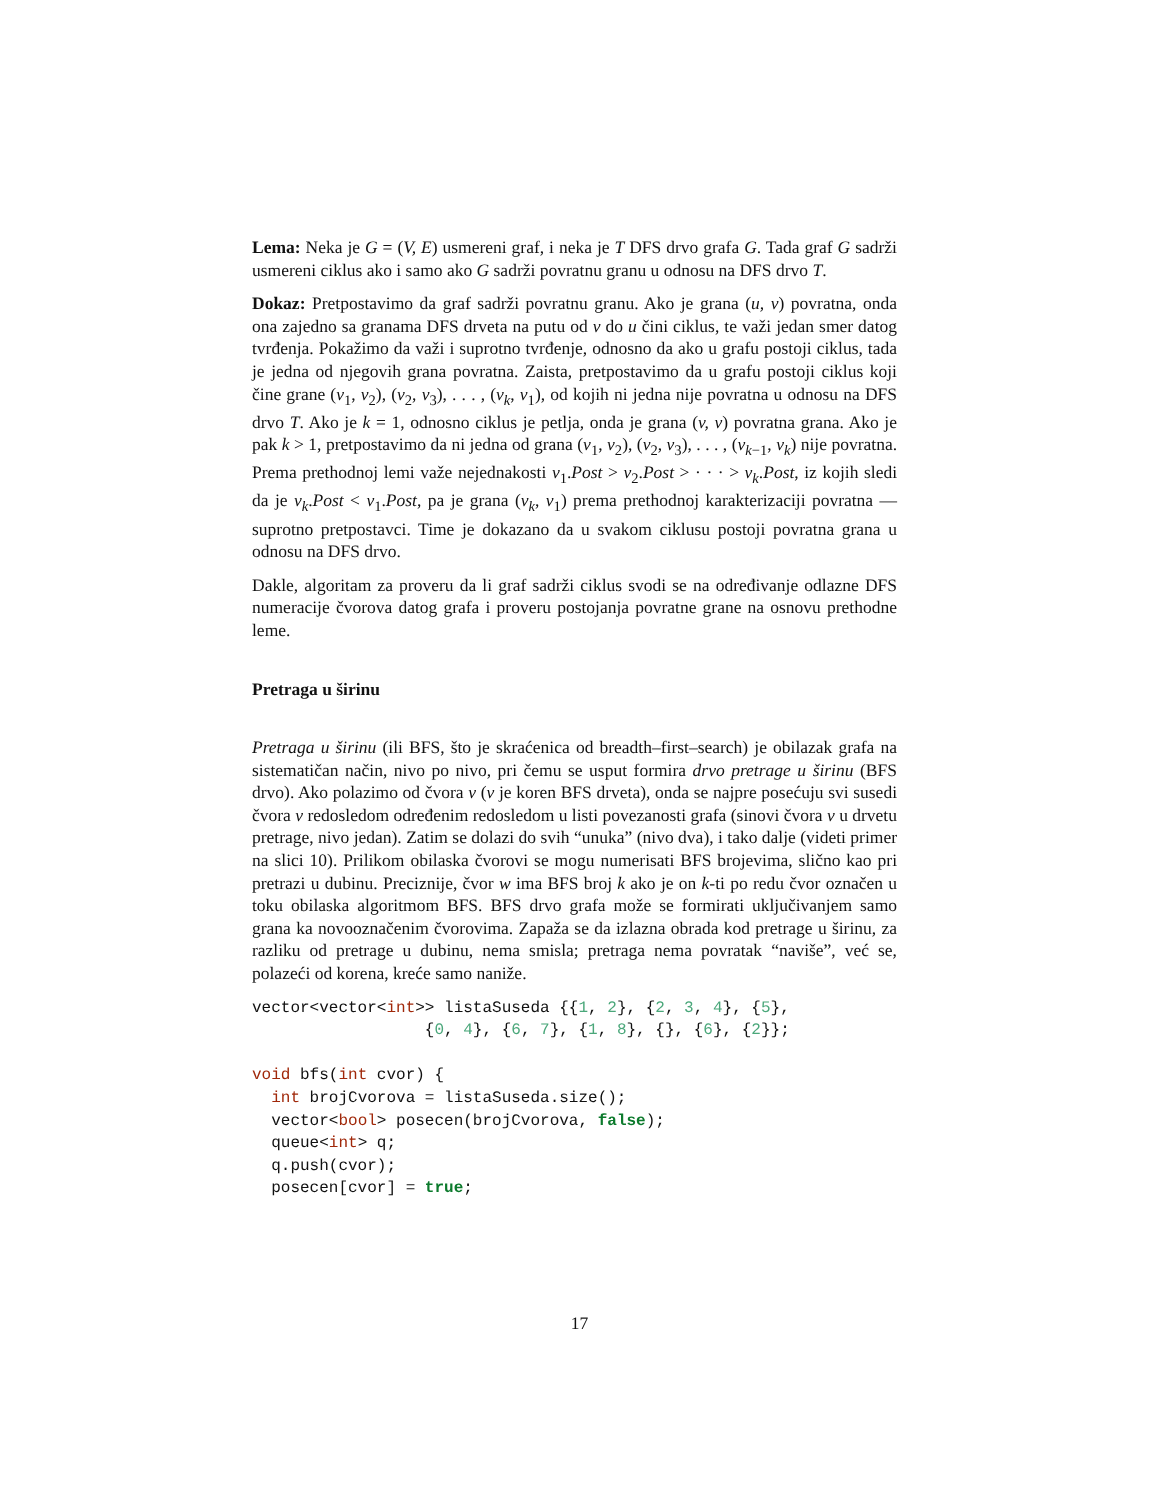Lema: Neka je G = (V, E) usmereni graf, i neka je T DFS drvo grafa G. Tada graf G sadrži usmereni ciklus ako i samo ako G sadrži povratnu granu u odnosu na DFS drvo T.
Dokaz: Pretpostavimo da graf sadrži povratnu granu. Ako je grana (u, v) povratna, onda ona zajedno sa granama DFS drveta na putu od v do u čini ciklus, te važi jedan smer datog tvrđenja. Pokažimo da važi i suprotno tvrđenje, odnosno da ako u grafu postoji ciklus, tada je jedna od njegovih grana povratna. Zaista, pretpostavimo da u grafu postoji ciklus koji čine grane (v<sub>1</sub>, v<sub>2</sub>), (v<sub>2</sub>, v<sub>3</sub>), . . . , (v<sub>k</sub>, v<sub>1</sub>), od kojih ni jedna nije povratna u odnosu na DFS drvo T. Ako je k = 1, odnosno ciklus je petlja, onda je grana (v, v) povratna grana. Ako je pak k > 1, pretpostavimo da ni jedna od grana (v<sub>1</sub>, v<sub>2</sub>), (v<sub>2</sub>, v<sub>3</sub>), . . . , (v<sub>k−1</sub>, v<sub>k</sub>) nije povratna. Prema prethodnoj lemi važe nejednakosti v<sub>1</sub>.Post > v<sub>2</sub>.Post > · · · > v<sub>k</sub>.Post, iz kojih sledi da je v<sub>k</sub>.Post < v<sub>1</sub>.Post, pa je grana (v<sub>k</sub>, v<sub>1</sub>) prema prethodnoj karakterizaciji povratna — suprotno pretpostavci. Time je dokazano da u svakom ciklusu postoji povratna grana u odnosu na DFS drvo.
Dakle, algoritam za proveru da li graf sadrži ciklus svodi se na određivanje odlazne DFS numeracije čvorova datog grafa i proveru postojanja povratne grane na osnovu prethodne leme.
Pretraga u širinu
Pretraga u širinu (ili BFS, što je skraćenica od breadth–first–search) je obilazak grafa na sistematičan način, nivo po nivo, pri čemu se usput formira drvo pretrage u širinu (BFS drvo). Ako polazimo od čvora v (v je koren BFS drveta), onda se najpre posećuju svi susedi čvora v redosledom određenim redosledom u listi povezanosti grafa (sinovi čvora v u drvetu pretrage, nivo jedan). Zatim se dolazi do svih “unuka” (nivo dva), i tako dalje (videti primer na slici 10). Prilikom obilaska čvorovi se mogu numerisati BFS brojevima, slično kao pri pretrazi u dubinu. Preciznije, čvor w ima BFS broj k ako je on k-ti po redu čvor označen u toku obilaska algoritmom BFS. BFS drvo grafa može se formirati uključivanjem samo grana ka novooznačenim čvorovima. Zapaža se da izlazna obrada kod pretrage u širinu, za razliku od pretrage u dubinu, nema smisla; pretraga nema povratak “naviše”, već se, polazeći od korena, kreće samo naniže.
vector<vector<int>> listaSuseda {{1, 2}, {2, 3, 4}, {5},
                  {0, 4}, {6, 7}, {1, 8}, {}, {6}, {2}};

void bfs(int cvor) {
  int brojCvorova = listaSuseda.size();
  vector<bool> posecen(brojCvorova, false);
  queue<int> q;
  q.push(cvor);
  posecen[cvor] = true;
17